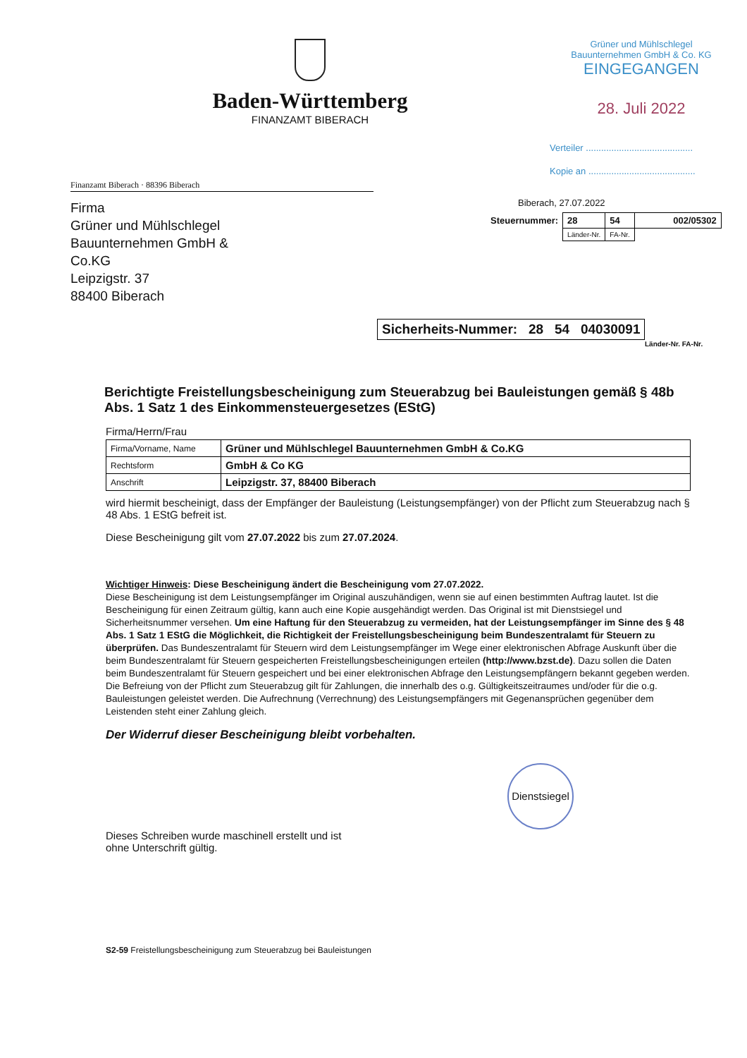Baden-Württemberg
FINANZAMT BIBERACH
Grüner und Mühlschlegel
Bauunternehmen GmbH & Co. KG
EINGEGANGEN
28. Juli 2022
Verteiler ..........................................
Kopie an ..........................................
Finanzamt Biberach · 88396 Biberach
Firma
Grüner und Mühlschlegel Bauunternehmen GmbH & Co.KG
Leipzigstr. 37
88400 Biberach
Biberach, 27.07.2022
| Steuernummer: | 28 | 54 | 002/05302 |
| | Länder-Nr. | FA-Nr. | |
| Sicherheits-Nummer: 28 54 04030091 |
Länder-Nr. FA-Nr.
Berichtigte Freistellungsbescheinigung zum Steuerabzug bei Bauleistungen gemäß § 48b Abs. 1 Satz 1 des Einkommensteuergesetzes (EStG)
Firma/Herrn/Frau
| Firma/Vorname, Name | Grüner und Mühlschlegel Bauunternehmen GmbH & Co.KG |
| Rechtsform | GmbH & Co KG |
| Anschrift | Leipzigstr. 37, 88400 Biberach |
wird hiermit bescheinigt, dass der Empfänger der Bauleistung (Leistungsempfänger) von der Pflicht zum Steuerabzug nach § 48 Abs. 1 EStG befreit ist.
Diese Bescheinigung gilt vom 27.07.2022 bis zum 27.07.2024.
Wichtiger Hinweis: Diese Bescheinigung ändert die Bescheinigung vom 27.07.2022.
Diese Bescheinigung ist dem Leistungsempfänger im Original auszuhändigen, wenn sie auf einen bestimmten Auftrag lautet. Ist die Bescheinigung für einen Zeitraum gültig, kann auch eine Kopie ausgehändigt werden. Das Original ist mit Dienstsiegel und Sicherheitsnummer versehen. Um eine Haftung für den Steuerabzug zu vermeiden, hat der Leistungsempfänger im Sinne des § 48 Abs. 1 Satz 1 EStG die Möglichkeit, die Richtigkeit der Freistellungsbescheinigung beim Bundeszentralamt für Steuern zu überprüfen. Das Bundeszentralamt für Steuern wird dem Leistungsempfänger im Wege einer elektronischen Abfrage Auskunft über die beim Bundeszentralamt für Steuern gespeicherten Freistellungsbescheinigungen erteilen (http://www.bzst.de). Dazu sollen die Daten beim Bundeszentralamt für Steuern gespeichert und bei einer elektronischen Abfrage den Leistungsempfängern bekannt gegeben werden. Die Befreiung von der Pflicht zum Steuerabzug gilt für Zahlungen, die innerhalb des o.g. Gültigkeitszeitraumes und/oder für die o.g. Bauleistungen geleistet werden. Die Aufrechnung (Verrechnung) des Leistungsempfängers mit Gegenansprüchen gegenüber dem Leistenden steht einer Zahlung gleich.
Der Widerruf dieser Bescheinigung bleibt vorbehalten.
Dienstsiegel
Dieses Schreiben wurde maschinell erstellt und ist
ohne Unterschrift gültig.
S2-59 Freistellungsbescheinigung zum Steuerabzug bei Bauleistungen